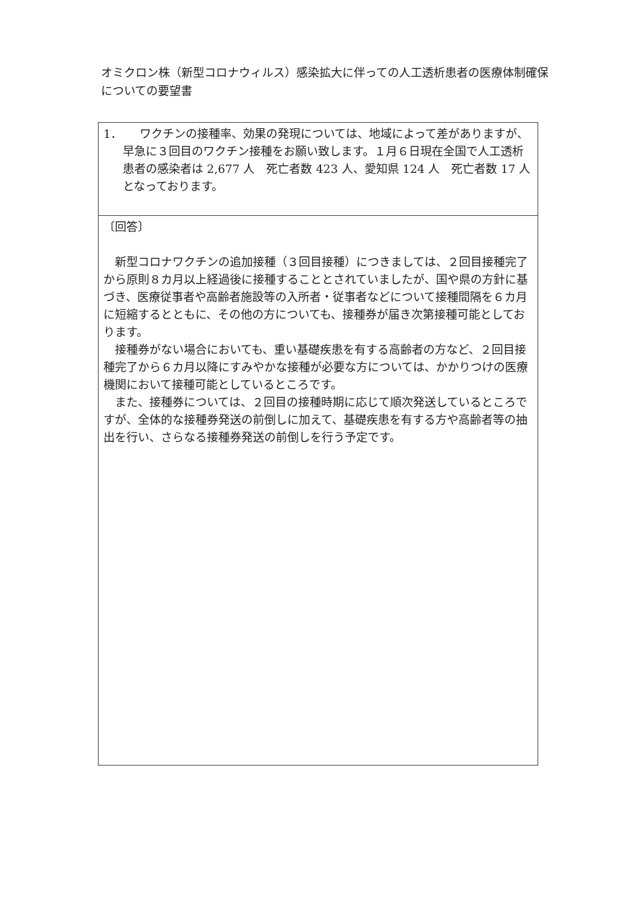オミクロン株（新型コロナウィルス）感染拡大に伴っての人工透析患者の医療体制確保についての要望書
| 1． ワクチンの接種率、効果の発現については、地域によって差がありますが、早急に３回目のワクチン接種をお願い致します。１月６日現在全国で人工透析患者の感染者は 2,677 人 死亡者数 423 人、愛知県 124 人 死亡者数 17 人となっております。 |
| 〔回答〕 新型コロナワクチンの追加接種（３回目接種）につきましては、２回目接種完了から原則８カ月以上経過後に接種することとされていましたが、国や県の方針に基づき、医療従事者や高齢者施設等の入所者・従事者などについて接種間隔を６カ月に短縮するとともに、その他の方についても、接種券が届き次第接種可能としております。 接種券がない場合においても、重い基礎疾患を有する高齢者の方など、２回目接種完了から６カ月以降にすみやかな接種が必要な方については、かかりつけの医療機関において接種可能としているところです。 また、接種券については、２回目の接種時期に応じて順次発送しているところですが、全体的な接種券発送の前倒しに加えて、基礎疾患を有する方や高齢者等の抽出を行い、さらなる接種券発送の前倒しを行う予定です。 |